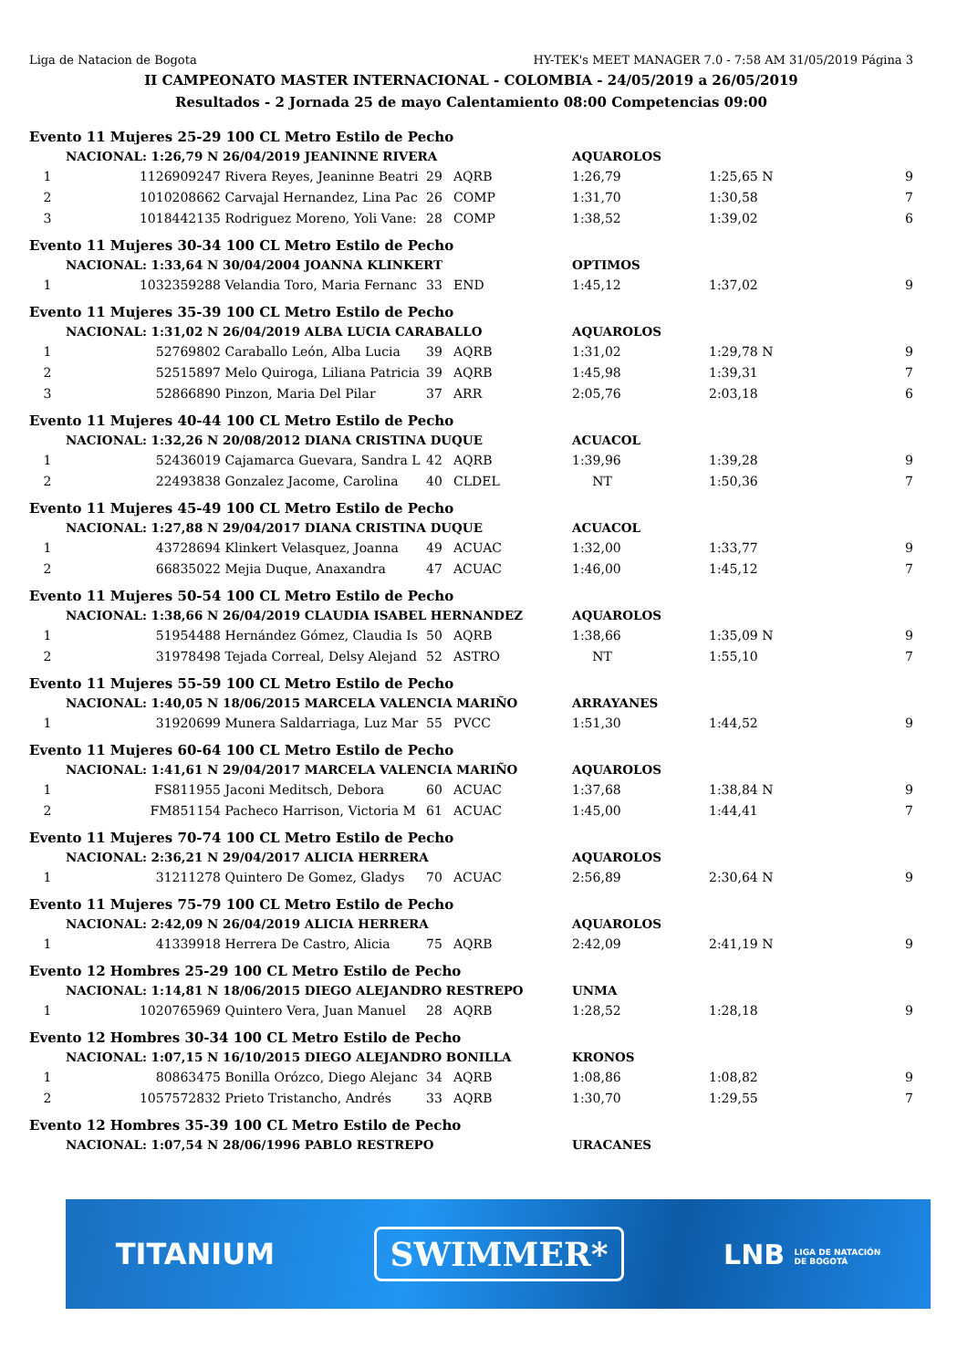Liga de Natacion de Bogota HY-TEK's MEET MANAGER 7.0 - 7:58 AM 31/05/2019 Página 3
II CAMPEONATO MASTER INTERNACIONAL - COLOMBIA - 24/05/2019 a 26/05/2019
Resultados - 2 Jornada 25 de mayo Calentamiento 08:00 Competencias 09:00
| Evento 11 Mujeres 25-29 100 CL Metro Estilo de Pecho | | | | | | | |
| | NACIONAL: 1:26,79 N 26/04/2019 JEANINNE RIVERA | | | | AQUAROLOS | | |
| 1 | 1126909247 | Rivera Reyes, Jeaninne Beatri | 29 | AQRB | 1:26,79 | 1:25,65 N | 9 |
| 2 | 1010208662 | Carvajal Hernandez, Lina Pac | 26 | COMP | 1:31,70 | 1:30,58 | 7 |
| 3 | 1018442135 | Rodriguez Moreno, Yoli Vane: | 28 | COMP | 1:38,52 | 1:39,02 | 6 |
| Evento 11 Mujeres 30-34 100 CL Metro Estilo de Pecho | | | | | | | |
| | NACIONAL: 1:33,64 N 30/04/2004 JOANNA KLINKERT | | | | OPTIMOS | | |
| 1 | 1032359288 | Velandia Toro, Maria Fernanc | 33 | END | 1:45,12 | 1:37,02 | 9 |
| Evento 11 Mujeres 35-39 100 CL Metro Estilo de Pecho | | | | | | | |
| | NACIONAL: 1:31,02 N 26/04/2019 ALBA LUCIA CARABALLO | | | | AQUAROLOS | | |
| 1 | 52769802 | Caraballo León, Alba Lucia | 39 | AQRB | 1:31,02 | 1:29,78 N | 9 |
| 2 | 52515897 | Melo Quiroga, Liliana Patricia | 39 | AQRB | 1:45,98 | 1:39,31 | 7 |
| 3 | 52866890 | Pinzon, Maria Del Pilar | 37 | ARR | 2:05,76 | 2:03,18 | 6 |
| Evento 11 Mujeres 40-44 100 CL Metro Estilo de Pecho | | | | | | | |
| | NACIONAL: 1:32,26 N 20/08/2012 DIANA CRISTINA DUQUE | | | | ACUACOL | | |
| 1 | 52436019 | Cajamarca Guevara, Sandra L | 42 | AQRB | 1:39,96 | 1:39,28 | 9 |
| 2 | 22493838 | Gonzalez Jacome, Carolina | 40 | CLDEL | NT | 1:50,36 | 7 |
| Evento 11 Mujeres 45-49 100 CL Metro Estilo de Pecho | | | | | | | |
| | NACIONAL: 1:27,88 N 29/04/2017 DIANA CRISTINA DUQUE | | | | ACUACOL | | |
| 1 | 43728694 | Klinkert Velasquez, Joanna | 49 | ACUAC | 1:32,00 | 1:33,77 | 9 |
| 2 | 66835022 | Mejia Duque, Anaxandra | 47 | ACUAC | 1:46,00 | 1:45,12 | 7 |
| Evento 11 Mujeres 50-54 100 CL Metro Estilo de Pecho | | | | | | | |
| | NACIONAL: 1:38,66 N 26/04/2019 CLAUDIA ISABEL HERNANDEZ | | | | AQUAROLOS | | |
| 1 | 51954488 | Hernández Gómez, Claudia Is | 50 | AQRB | 1:38,66 | 1:35,09 N | 9 |
| 2 | 31978498 | Tejada Correal, Delsy Alejand | 52 | ASTRO | NT | 1:55,10 | 7 |
| Evento 11 Mujeres 55-59 100 CL Metro Estilo de Pecho | | | | | | | |
| | NACIONAL: 1:40,05 N 18/06/2015 MARCELA VALENCIA MARIÑO | | | | ARRAYANES | | |
| 1 | 31920699 | Munera Saldarriaga, Luz Mar | 55 | PVCC | 1:51,30 | 1:44,52 | 9 |
| Evento 11 Mujeres 60-64 100 CL Metro Estilo de Pecho | | | | | | | |
| | NACIONAL: 1:41,61 N 29/04/2017 MARCELA VALENCIA MARIÑO | | | | AQUAROLOS | | |
| 1 | FS811955 | Jaconi Meditsch, Debora | 60 | ACUAC | 1:37,68 | 1:38,84 N | 9 |
| 2 | FM851154 | Pacheco Harrison, Victoria M | 61 | ACUAC | 1:45,00 | 1:44,41 | 7 |
| Evento 11 Mujeres 70-74 100 CL Metro Estilo de Pecho | | | | | | | |
| | NACIONAL: 2:36,21 N 29/04/2017 ALICIA HERRERA | | | | AQUAROLOS | | |
| 1 | 31211278 | Quintero De Gomez, Gladys | 70 | ACUAC | 2:56,89 | 2:30,64 N | 9 |
| Evento 11 Mujeres 75-79 100 CL Metro Estilo de Pecho | | | | | | | |
| | NACIONAL: 2:42,09 N 26/04/2019 ALICIA HERRERA | | | | AQUAROLOS | | |
| 1 | 41339918 | Herrera De Castro, Alicia | 75 | AQRB | 2:42,09 | 2:41,19 N | 9 |
| Evento 12 Hombres 25-29 100 CL Metro Estilo de Pecho | | | | | | | |
| | NACIONAL: 1:14,81 N 18/06/2015 DIEGO ALEJANDRO RESTREPO | | | | UNMA | | |
| 1 | 1020765969 | Quintero Vera, Juan Manuel | 28 | AQRB | 1:28,52 | 1:28,18 | 9 |
| Evento 12 Hombres 30-34 100 CL Metro Estilo de Pecho | | | | | | | |
| | NACIONAL: 1:07,15 N 16/10/2015 DIEGO ALEJANDRO BONILLA | | | | KRONOS | | |
| 1 | 80863475 | Bonilla Orózco, Diego Alejanc | 34 | AQRB | 1:08,86 | 1:08,82 | 9 |
| 2 | 1057572832 | Prieto Tristancho, Andrés | 33 | AQRB | 1:30,70 | 1:29,55 | 7 |
| Evento 12 Hombres 35-39 100 CL Metro Estilo de Pecho | | | | | | | |
| | NACIONAL: 1:07,54 N 28/06/1996 PABLO RESTREPO | | | | URACANES | | |
TITANIUM SWIMMER* LNB LIGA DE NATACIÓN
DE BOGOTÁ